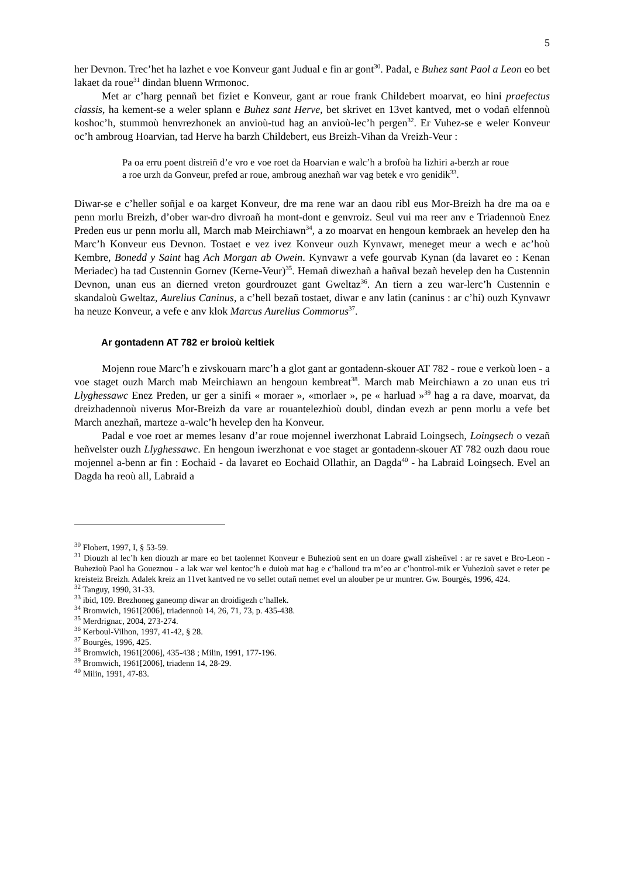5
her Devnon. Trec’het ha lazhet e voe Konveur gant Judual e fin ar gont<sup>30</sup>. Padal, e Buhez sant Paol a Leon eo bet lakaet da roue<sup>31</sup> dindan bluenn Wrmonoc.
Met ar c’harg pennañ bet fiziet e Konveur, gant ar roue frank Childebert moarvat, eo hini praefectus classis, ha kement-se a weler splann e Buhez sant Herve, bet skrivet en 13vet kantved, met o vodañ elfennoù koshoc’h, stummoù henvrezhonek an anvioù-tud hag an anvioù-lec’h pergen<sup>32</sup>. Er Vuhez-se e weler Konveur oc’h ambroug Hoarvian, tad Herve ha barzh Childebert, eus Breizh-Vihan da Vreizh-Veur :
Pa oa erru poent distreiñ d’e vro e voe roet da Hoarvian e walc’h a brofoù ha lizhiri a-berzh ar roue a roe urzh da Gonveur, prefed ar roue, ambroug anezhañ war vag betek e vro genidik<sup>33</sup>.
Diwar-se e c’heller soñjal e oa karget Konveur, dre ma rene war an daou ribl eus Mor-Breizh ha dre ma oa e penn morlu Breizh, d’ober war-dro divroañ ha mont-dont e genvroiz. Seul vui ma reer anv e Triadennoù Enez Preden eus ur penn morlu all, March mab Meirchiawn<sup>34</sup>, a zo moarvat en hengoun kembraek an hevelep den ha Marc’h Konveur eus Devnon. Tostaet e vez ivez Konveur ouzh Kynvawr, meneget meur a wech e ac’hoù Kembre, Bonedd y Saint hag Ach Morgan ab Owein. Kynvawr a vefe gourvab Kynan (da lavaret eo : Kenan Meriadec) ha tad Custennin Gornev (Kerne-Veur)<sup>35</sup>. Hemañ diwezhañ a hañval bezañ hevelep den ha Custennin Devnon, unan eus an dierned vreton gourdrouzet gant Gweltaz<sup>36</sup>. An tiern a zeu war-lerc’h Custennin e skandaloù Gweltaz, Aurelius Caninus, a c’hell bezañ tostaet, diwar e anv latin (caninus : ar c’hi) ouzh Kynvawr ha neuze Konveur, a vefe e anv klok Marcus Aurelius Commorus<sup>37</sup>.
Ar gontadenn AT 782 er broioù keltiek
Mojenn roue Marc’h e zivskouarn marc’h a glot gant ar gontadenn-skouer AT 782 - roue e verkoù loen - a voe staget ouzh March mab Meirchiawn an hengoun kembreat<sup>38</sup>. March mab Meirchiawn a zo unan eus tri Llyghessawc Enez Preden, ur ger a sinifi « moraer », «morlaer », pe « harluad »<sup>39</sup> hag a ra dave, moarvat, da dreizhadennoù niverus Mor-Breizh da vare ar rouantelezhioù doubl, dindan evezh ar penn morlu a vefe bet March anezhañ, marteze a-walc’h hevelep den ha Konveur.
Padal e voe roet ar memes lesanv d’ar roue mojennel iwerzhonat Labraid Loingsech, Loingsech o vezañ heñvelster ouzh Llyghessawc. En hengoun iwerzhonat e voe staget ar gontadenn-skouer AT 782 ouzh daou roue mojennel a-benn ar fin : Eochaid - da lavaret eo Eochaid Ollathir, an Dagda<sup>40</sup> - ha Labraid Loingsech. Evel an Dagda ha reoù all, Labraid a
<sup>30</sup> Flobert, 1997, I, § 53-59.
<sup>31</sup> Diouzh al lec’h ken diouzh ar mare eo bet taolennet Konveur e Buhezioù sent en un doare gwall zisheñvel : ar re savet e Bro-Leon - Buhezioù Paol ha Goueznou - a lak war wel kentoc’h e duioù mat hag e c’halloud tra m’eo ar c’hontrol-mik er Vuhezioù savet e reter pe kreisteiz Breizh. Adalek kreiz an 11vet kantved ne vo sellet outañ nemet evel un alouber pe ur muntrer. Gw. Bourgès, 1996, 424.
<sup>32</sup> Tanguy, 1990, 31-33.
<sup>33</sup> ibid, 109. Brezhoneg ganeomp diwar an droidigezh c’hallek.
<sup>34</sup> Bromwich, 1961[2006], triadennoù 14, 26, 71, 73, p. 435-438.
<sup>35</sup> Merdrignac, 2004, 273-274.
<sup>36</sup> Kerboul-Vilhon, 1997, 41-42, § 28.
<sup>37</sup> Bourgès, 1996, 425.
<sup>38</sup> Bromwich, 1961[2006], 435-438 ; Milin, 1991, 177-196.
<sup>39</sup> Bromwich, 1961[2006], triadenn 14, 28-29.
<sup>40</sup> Milin, 1991, 47-83.